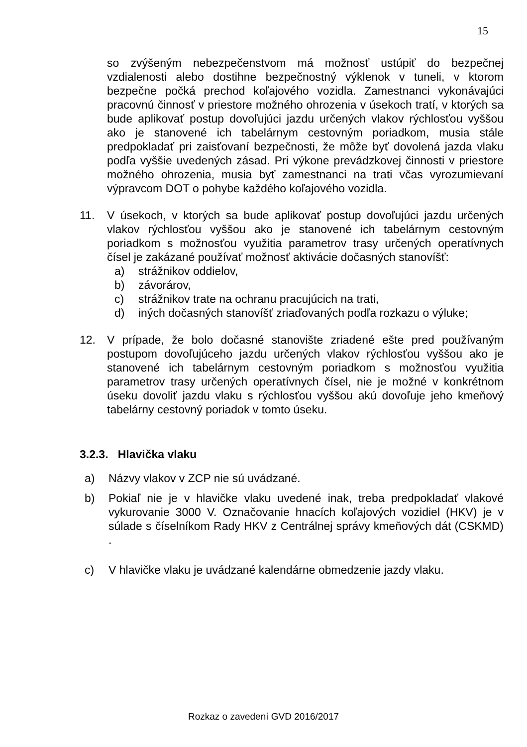15
so zvýšeným nebezpečenstvom má možnosť ustúpiť do bezpečnej vzdialenosti alebo dostihne bezpečnostný výklenok v tuneli, v ktorom bezpečne počká prechod koľajového vozidla. Zamestnanci vykonávajúci pracovnú činnosť v priestore možného ohrozenia v úsekoch tratí, v ktorých sa bude aplikovať postup dovoľujúci jazdu určených vlakov rýchlosťou vyššou ako je stanovené ich tabelárnym cestovným poriadkom, musia stále predpokladať pri zaisťovaní bezpečnosti, že môže byť dovolená jazda vlaku podľa vyššie uvedených zásad. Pri výkone prevádzkovej činnosti v priestore možného ohrozenia, musia byť zamestnanci na trati včas vyrozumievaní výpravcom DOT o pohybe každého koľajového vozidla.
11. V úsekoch, v ktorých sa bude aplikovať postup dovoľujúci jazdu určených vlakov rýchlosťou vyššou ako je stanovené ich tabelárnym cestovným poriadkom s možnosťou využitia parametrov trasy určených operatívnych čísel je zakázané používať možnosť aktivácie dočasných stanovíšť:
a) strážnikov oddielov,
b) závorárov,
c) strážnikov trate na ochranu pracujúcich na trati,
d) iných dočasných stanovíšť zriaďovaných podľa rozkazu o výluke;
12. V prípade, že bolo dočasné stanovište zriadené ešte pred používaným postupom dovoľujúceho jazdu určených vlakov rýchlosťou vyššou ako je stanovené ich tabelárnym cestovným poriadkom s možnosťou využitia parametrov trasy určených operatívnych čísel, nie je možné v konkrétnom úseku dovoliť jazdu vlaku s rýchlosťou vyššou akú dovoľuje jeho kmeňový tabelárny cestovný poriadok v tomto úseku.
3.2.3. Hlavička vlaku
a) Názvy vlakov v ZCP nie sú uvádzané.
b) Pokiaľ nie je v hlavičke vlaku uvedené inak, treba predpokladať vlakové vykurovanie 3000 V. Označovanie hnacích koľajových vozidiel (HKV) je v súlade s číselníkom Rady HKV z Centrálnej správy kmeňových dát (CSKMD) .
c) V hlavičke vlaku je uvádzané kalendárne obmedzenie jazdy vlaku.
Rozkaz o zavedení GVD 2016/2017